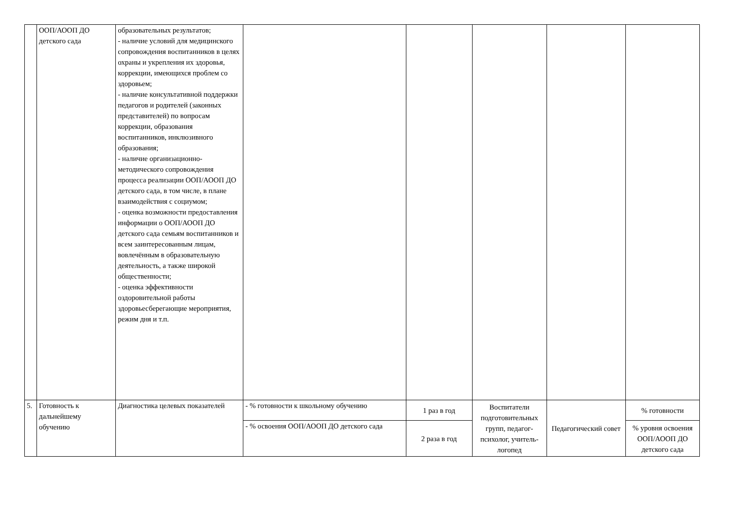| | ООП/АООП ДО детского сада | образовательных результатов; - наличие условий для медицинского сопровождения воспитанников в целях охраны и укрепления их здоровья, коррекции, имеющихся проблем со здоровьем; - наличие консультативной поддержки педагогов и родителей (законных представителей) по вопросам коррекции, образования воспитанников, инклюзивного образования; - наличие организационно-методического сопровождения процесса реализации ООП/АООП ДО детского сада, в том числе, в плане взаимодействия с социумом; - оценка возможности предоставления информации о ООП/АООП ДО детского сада семьям воспитанников и всем заинтересованным лицам, вовлечённым в образовательную деятельность, а также широкой общественности; - оценка эффективности оздоровительной работы здоровьесберегающие мероприятия, режим дня и т.п. | | | | | |
| 5. | Готовность к дальнейшему обучению | Диагностика целевых показателей | - % готовности к школьному обучению | 1 раз в год | Воспитатели подготовительных групп, педагог-психолог, учитель-логопед | Педагогический совет | % готовности |
| | | | - % освоения ООП/АООП ДО детского сада | 2 раза в год | | | % уровня освоения ООП/АООП ДО детского сада |